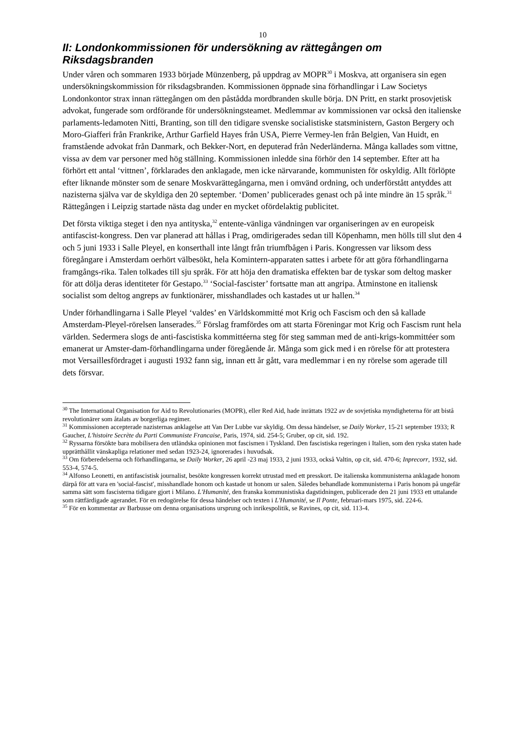10
II: Londonkommissionen för undersökning av rättegången om Riksdagsbranden
Under våren och sommaren 1933 började Münzenberg, på uppdrag av MOPR<sup>30</sup> i Moskva, att organisera sin egen undersökningskommission för riksdagsbranden. Kommissionen öppnade sina förhandlingar i Law Societys Londonkontor strax innan rättegången om den påstådda mordbranden skulle börja. DN Pritt, en starkt prosovjetisk advokat, fungerade som ordförande för undersökningsteamet. Medlemmar av kommissionen var också den italienske parlaments-ledamoten Nitti, Branting, son till den tidigare svenske socialistiske statsministern, Gaston Bergery och Moro-Giafferi från Frankrike, Arthur Garfield Hayes från USA, Pierre Vermey-len från Belgien, Van Huidt, en framstående advokat från Danmark, och Bekker-Nort, en deputerad från Nederländerna. Många kallades som vittne, vissa av dem var personer med hög ställning. Kommissionen inledde sina förhör den 14 september. Efter att ha förhört ett antal ‘vittnen’, förklarades den anklagade, men icke närvarande, kommunisten för oskyldig. Allt förlöpte efter liknande mönster som de senare Moskvarättegångarna, men i omvänd ordning, och underförstått antyddes att nazisterna själva var de skyldiga den 20 september. ‘Domen’ publicerades genast och på inte mindre än 15 språk.<sup>31</sup> Rättegången i Leipzig startade nästa dag under en mycket ofördelaktig publicitet.
Det första viktiga steget i den nya antityska,<sup>32</sup> entente-vänliga vändningen var organiseringen av en europeisk antifascist-kongress. Den var planerad att hållas i Prag, omdirigerades sedan till Köpenhamn, men hölls till slut den 4 och 5 juni 1933 i Salle Pleyel, en konserthall inte långt från triumfbågen i Paris. Kongressen var liksom dess föregångare i Amsterdam oerhört välbesökt, hela Komintern-apparaten sattes i arbete för att göra förhandlingarna framgångs-rika. Talen tolkades till sju språk. För att höja den dramatiska effekten bar de tyskar som deltog masker för att dölja deras identiteter för Gestapo.<sup>33</sup> ‘Social-fascister’ fortsatte man att angripa. Åtminstone en italiensk socialist som deltog angreps av funktionärer, misshandlades och kastades ut ur hallen.<sup>34</sup>
Under förhandlingarna i Salle Pleyel ‘valdes’ en Världskommitté mot Krig och Fascism och den så kallade Amsterdam-Pleyel-rörelsen lanserades.<sup>35</sup> Förslag framfördes om att starta Föreningar mot Krig och Fascism runt hela världen. Sedermera slogs de anti-fascistiska kommittéerna steg för steg samman med de anti-krigs-kommittéer som emanerat ur Amster-dam-förhandlingarna under föregående år. Många som gick med i en rörelse för att protestera mot Versaillesfördraget i augusti 1932 fann sig, innan ett år gått, vara medlemmar i en ny rörelse som agerade till dets försvar.
<sup>30</sup> The International Organisation for Aid to Revolutionaries (MOPR), eller Red Aid, hade inrättats 1922 av de sovjetiska myndigheterna för att bistå revolutionärer som åtalats av borgerliga regimer.
<sup>31</sup> Kommissionen accepterade nazisternas anklagelse att Van Der Lubbe var skyldig. Om dessa händelser, se Daily Worker, 15-21 september 1933; R Gaucher, L'histoire Secrète du Parti Communiste Francaise, Paris, 1974, sid. 254-5; Gruber, op cit, sid. 192.
<sup>32</sup> Ryssarna försökte bara mobilisera den utländska opinionen mot fascismen i Tyskland. Den fascistiska regeringen i Italien, som den ryska staten hade upprätthållit vänskapliga relationer med sedan 1923-24, ignorerades i huvudsak.
<sup>33</sup> Om förberedelserna och förhandlingarna, se Daily Worker, 26 april -23 maj 1933, 2 juni 1933, också Valtin, op cit, sid. 470-6; Inprecorr, 1932, sid. 553-4, 574-5.
<sup>34</sup> Alfonso Leonetti, en antifascistisk journalist, besökte kongressen korrekt utrustad med ett presskort. De italienska kommunisterna anklagade honom därpå för att vara en 'social-fascist', misshandlade honom och kastade ut honom ur salen. Således behandlade kommunisterna i Paris honom på ungefär samma sätt som fascisterna tidigare gjort i Milano. L'Humanité, den franska kommunistiska dagstidningen, publicerade den 21 juni 1933 ett uttalande som rättfärdigade agerandet. För en redogörelse för dessa händelser och texten i L'Humanité, se Il Ponte, februari-mars 1975, sid. 224-6.
<sup>35</sup> För en kommentar av Barbusse om denna organisations ursprung och inrikespolitik, se Ravines, op cit, sid. 113-4.